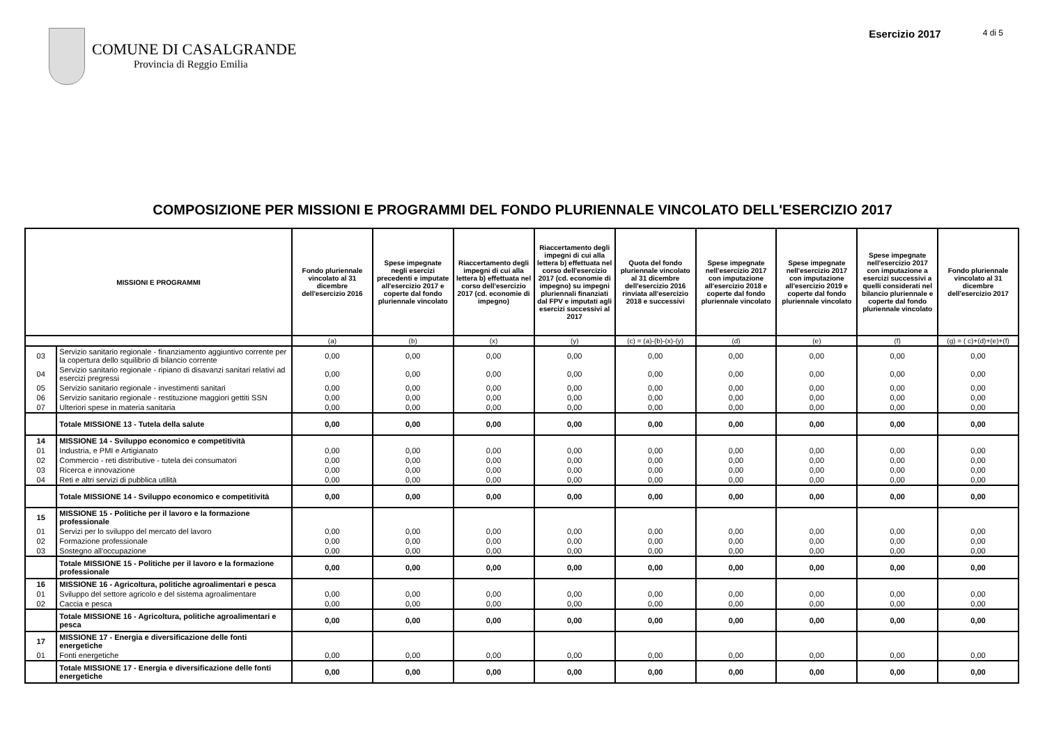COMUNE DI CASALGRANDE
Provincia di Reggio Emilia
Esercizio 2017
4 di 5
COMPOSIZIONE PER MISSIONI E PROGRAMMI DEL FONDO PLURIENNALE VINCOLATO DELL'ESERCIZIO 2017
| MISSIONI E PROGRAMMI | | Fondo pluriennale vincolato al 31 dicembre dell'esercizio 2016 | Spese impegnate negli esercizi precedenti e imputate all'esercizio 2017 e coperte dal fondo pluriennale vincolato | Riaccertamento degli impegni di cui alla lettera b) effettuata nel corso dell'esercizio 2017 (cd. economie di impegno) | Riaccertamento degli impegni di cui alla lettera b) effettuata nel corso dell'esercizio 2017 (cd. economie di impegno) su impegni pluriennali finanziati dal FPV e imputati agli esercizi successivi al 2017 | Quota del fondo pluriennale vincolato al 31 dicembre dell'esercizio 2016 rinviata all'esercizio 2018 e successivi | Spese impegnate nell'esercizio 2017 con imputazione all'esercizio 2018 e coperte dal fondo pluriennale vincolato | Spese impegnate nell'esercizio 2017 con imputazione all'esercizio 2019 e coperte dal fondo pluriennale vincolato | Spese impegnate nell'esercizio 2017 con imputazione a esercizi successivi a quelli considerati nel bilancio pluriennale e coperte dal fondo pluriennale vincolato | Fondo pluriennale vincolato al 31 dicembre dell'esercizio 2017 |
| --- | --- | --- | --- | --- | --- | --- | --- | --- | --- | --- |
| | | (a) | (b) | (x) | (y) | (c) = (a)-(b)-(x)-(y) | (d) | (e) | (f) | (g) = ( c)+(d)+(e)+(f) |
| 03 | Servizio sanitario regionale - finanziamento aggiuntivo corrente per la copertura dello squilibrio di bilancio corrente | 0,00 | 0,00 | 0,00 | 0,00 | 0,00 | 0,00 | 0,00 | 0,00 | 0,00 |
| 04 | Servizio sanitario regionale - ripiano di disavanzi sanitari relativi ad esercizi pregressi | 0,00 | 0,00 | 0,00 | 0,00 | 0,00 | 0,00 | 0,00 | 0,00 | 0,00 |
| 05 | Servizio sanitario regionale - investimenti sanitari | 0,00 | 0,00 | 0,00 | 0,00 | 0,00 | 0,00 | 0,00 | 0,00 | 0,00 |
| 06 | Servizio sanitario regionale - restituzione maggiori gettiti SSN | 0,00 | 0,00 | 0,00 | 0,00 | 0,00 | 0,00 | 0,00 | 0,00 | 0,00 |
| 07 | Ulteriori spese in materia sanitaria | 0,00 | 0,00 | 0,00 | 0,00 | 0,00 | 0,00 | 0,00 | 0,00 | 0,00 |
| | Totale MISSIONE 13 - Tutela della salute | 0,00 | 0,00 | 0,00 | 0,00 | 0,00 | 0,00 | 0,00 | 0,00 | 0,00 |
| 14 | MISSIONE 14 - Sviluppo economico e competitività | | | | | | | | | |
| 01 | Industria, e PMI e Artigianato | 0,00 | 0,00 | 0,00 | 0,00 | 0,00 | 0,00 | 0,00 | 0,00 | 0,00 |
| 02 | Commercio - reti distributive - tutela dei consumatori | 0,00 | 0,00 | 0,00 | 0,00 | 0,00 | 0,00 | 0,00 | 0,00 | 0,00 |
| 03 | Ricerca e innovazione | 0,00 | 0,00 | 0,00 | 0,00 | 0,00 | 0,00 | 0,00 | 0,00 | 0,00 |
| 04 | Reti e altri servizi di pubblica utilità | 0,00 | 0,00 | 0,00 | 0,00 | 0,00 | 0,00 | 0,00 | 0,00 | 0,00 |
| | Totale MISSIONE 14 - Sviluppo economico e competitività | 0,00 | 0,00 | 0,00 | 0,00 | 0,00 | 0,00 | 0,00 | 0,00 | 0,00 |
| 15 | MISSIONE 15 - Politiche per il lavoro e la formazione professionale | | | | | | | | | |
| 01 | Servizi per lo sviluppo del mercato del lavoro | 0,00 | 0,00 | 0,00 | 0,00 | 0,00 | 0,00 | 0,00 | 0,00 | 0,00 |
| 02 | Formazione professionale | 0,00 | 0,00 | 0,00 | 0,00 | 0,00 | 0,00 | 0,00 | 0,00 | 0,00 |
| 03 | Sostegno all'occupazione | 0,00 | 0,00 | 0,00 | 0,00 | 0,00 | 0,00 | 0,00 | 0,00 | 0,00 |
| | Totale MISSIONE 15 - Politiche per il lavoro e la formazione professionale | 0,00 | 0,00 | 0,00 | 0,00 | 0,00 | 0,00 | 0,00 | 0,00 | 0,00 |
| 16 | MISSIONE 16 - Agricoltura, politiche agroalimentari e pesca | | | | | | | | | |
| 01 | Sviluppo del settore agricolo e del sistema agroalimentare | 0,00 | 0,00 | 0,00 | 0,00 | 0,00 | 0,00 | 0,00 | 0,00 | 0,00 |
| 02 | Caccia e pesca | 0,00 | 0,00 | 0,00 | 0,00 | 0,00 | 0,00 | 0,00 | 0,00 | 0,00 |
| | Totale MISSIONE 16 - Agricoltura, politiche agroalimentari e pesca | 0,00 | 0,00 | 0,00 | 0,00 | 0,00 | 0,00 | 0,00 | 0,00 | 0,00 |
| 17 | MISSIONE 17 - Energia e diversificazione delle fonti energetiche | | | | | | | | | |
| 01 | Fonti energetiche | 0,00 | 0,00 | 0,00 | 0,00 | 0,00 | 0,00 | 0,00 | 0,00 | 0,00 |
| | Totale MISSIONE 17 - Energia e diversificazione delle fonti energetiche | 0,00 | 0,00 | 0,00 | 0,00 | 0,00 | 0,00 | 0,00 | 0,00 | 0,00 |